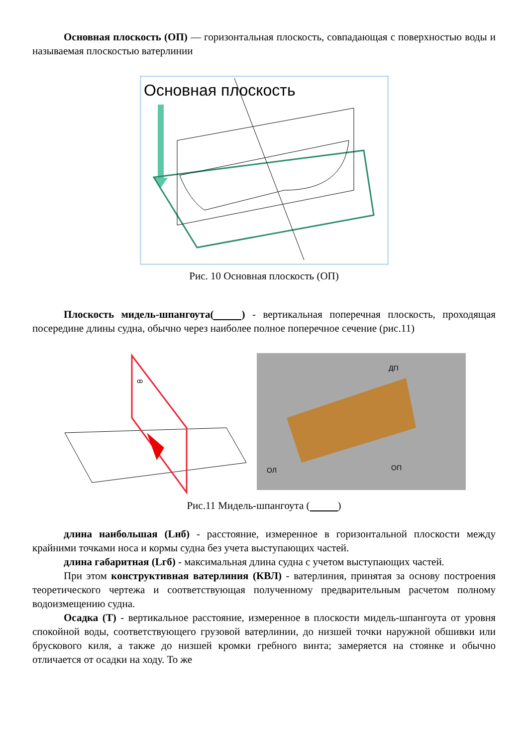Основная плоскость (ОП) — горизонтальная плоскость, совпадающая с поверхностью воды и называемая плоскостью ватерлинии
Основная плоскость
Рис. 10 Основная плоскость (ОП)
Плоскость мидель-шпангоута( ) - вертикальная поперечная плоскость, проходящая посередине длины судна, обычно через наиболее полное поперечное сечение (рис.11)
ꝏ
ДП
ОЛ
ОП
Рис.11 Мидель-шпангоута ( )
длина наибольшая (Lнб) - расстояние, измеренное в горизонтальной плоскости между крайними точками носа и кормы судна без учета выступающих частей.
длина габаритная (Lгб) - максимальная длина судна с учетом выступающих частей.
При этом конструктивная ватерлиния (КВЛ) - ватерлиния, принятая за основу построения теоретического чертежа и соответствующая полученному предварительным расчетом полному водоизмещению судна.
Осадка (Т) - вертикальное расстояние, измеренное в плоскости мидель-шпангоута от уровня спокойной воды, соответствующего грузовой ватерлинии, до низшей точки наружной обшивки или брускового киля, а также до низшей кромки гребного винта; замеряется на стоянке и обычно отличается от осадки на ходу. То же